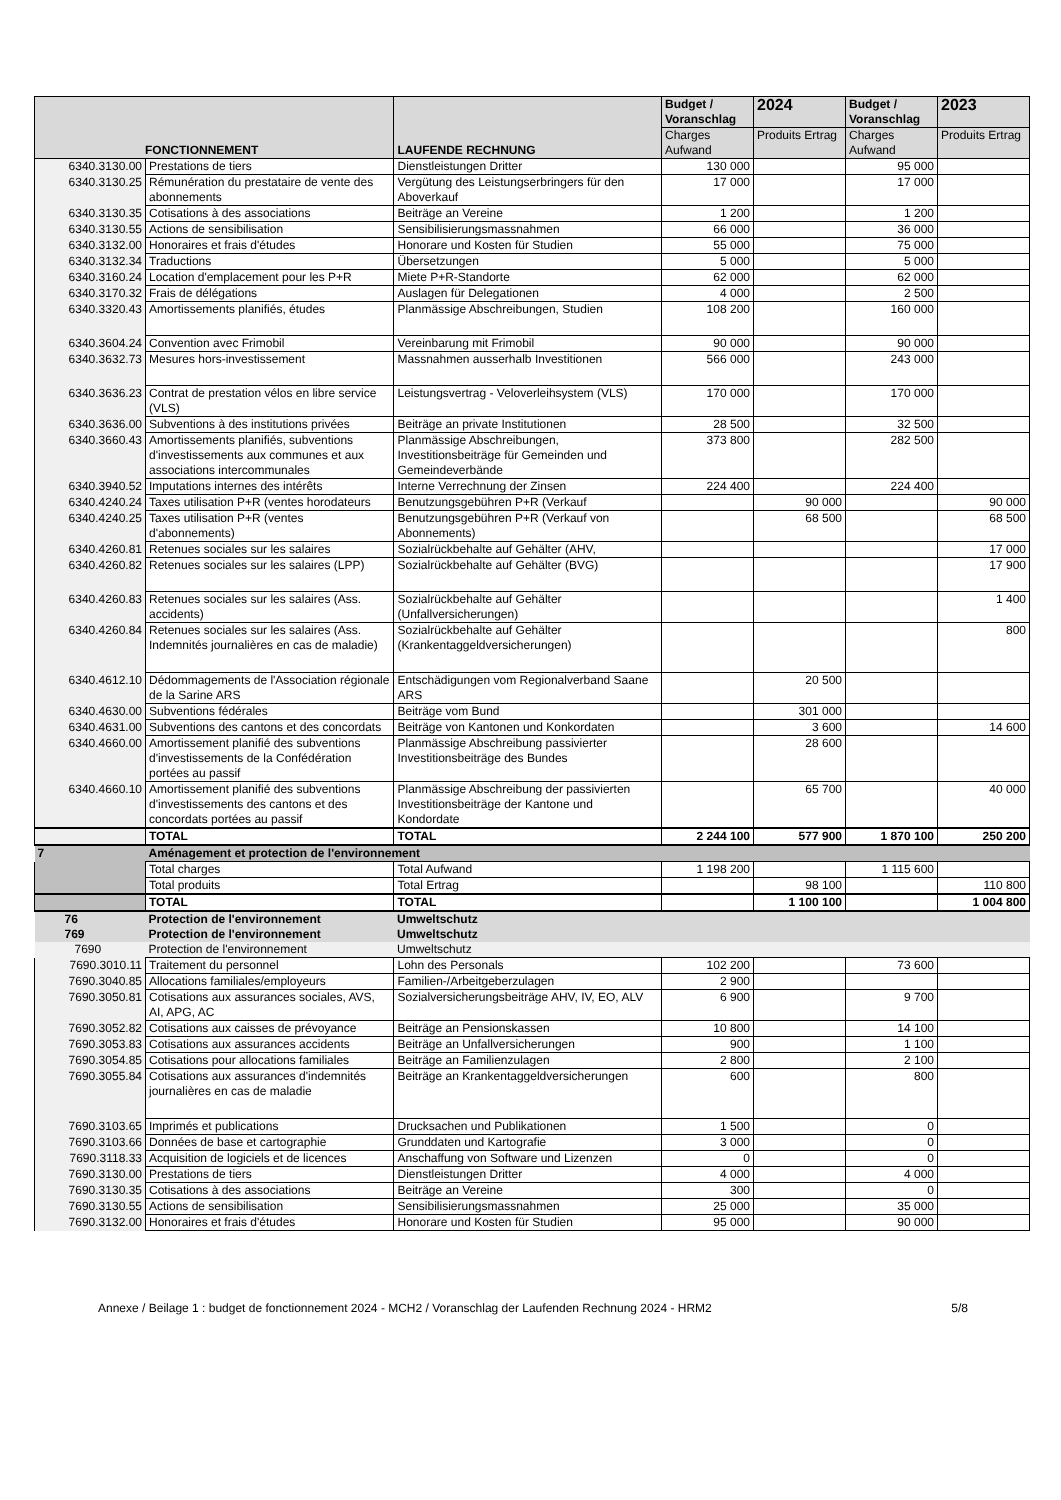| FONCTIONNEMENT | | LAUFENDE RECHNUNG | Budget / Voranschlag | 2024 | Budget / Voranschlag | 2023 |
| --- | --- | --- | --- | --- | --- | --- |
| | | | Charges Aufwand | Produits Ertrag | Charges Aufwand | Produits Ertrag |
| 6340.3130.00 | Prestations de tiers | Dienstleistungen Dritter | 130 000 | | 95 000 | |
| 6340.3130.25 | Rémunération du prestataire de vente des abonnements | Vergütung des Leistungserbringers für den Aboverkauf | 17 000 | | 17 000 | |
| 6340.3130.35 | Cotisations à des associations | Beiträge an Vereine | 1 200 | | 1 200 | |
| 6340.3130.55 | Actions de sensibilisation | Sensibilisierungsmassnahmen | 66 000 | | 36 000 | |
| 6340.3132.00 | Honoraires et frais d'études | Honorare und Kosten für Studien | 55 000 | | 75 000 | |
| 6340.3132.34 | Traductions | Übersetzungen | 5 000 | | 5 000 | |
| 6340.3160.24 | Location d'emplacement pour les P+R | Miete P+R-Standorte | 62 000 | | 62 000 | |
| 6340.3170.32 | Frais de délégations | Auslagen für Delegationen | 4 000 | | 2 500 | |
| 6340.3320.43 | Amortissements planifiés, études | Planmässige Abschreibungen, Studien | 108 200 | | 160 000 | |
| 6340.3604.24 | Convention avec Frimobil | Vereinbarung mit Frimobil | 90 000 | | 90 000 | |
| 6340.3632.73 | Mesures hors-investissement | Massnahmen ausserhalb Investitionen | 566 000 | | 243 000 | |
| 6340.3636.23 | Contrat de prestation vélos en libre service (VLS) | Leistungsvertrag - Veloverleihsystem (VLS) | 170 000 | | 170 000 | |
| 6340.3636.00 | Subventions à des institutions privées | Beiträge an private Institutionen | 28 500 | | 32 500 | |
| 6340.3660.43 | Amortissements planifiés, subventions d'investissements aux communes et aux associations intercommunales | Planmässige Abschreibungen, Investitionsbeiträge für Gemeinden und Gemeindeverbände | 373 800 | | 282 500 | |
| 6340.3940.52 | Imputations internes des intérêts | Interne Verrechnung der Zinsen | 224 400 | | 224 400 | |
| 6340.4240.24 | Taxes utilisation P+R (ventes horodateurs | Benutzungsgebühren P+R (Verkauf | | 90 000 | | 90 000 |
| 6340.4240.25 | Taxes utilisation P+R (ventes d'abonnements) | Benutzungsgebühren P+R (Verkauf von Abonnements) | | 68 500 | | 68 500 |
| 6340.4260.81 | Retenues sociales sur les salaires | Sozialrückbehalte auf Gehälter (AHV, | | | | 17 000 |
| 6340.4260.82 | Retenues sociales sur les salaires (LPP) | Sozialrückbehalte auf Gehälter (BVG) | | | | 17 900 |
| 6340.4260.83 | Retenues sociales sur les salaires (Ass. accidents) | Sozialrückbehalte auf Gehälter (Unfallversicherungen) | | | | 1 400 |
| 6340.4260.84 | Retenues sociales sur les salaires (Ass. Indemnités journalières en cas de maladie) | Sozialrückbehalte auf Gehälter (Krankentaggeldversicherungen) | | | | 800 |
| 6340.4612.10 | Dédommagements de l'Association régionale de la Sarine ARS | Entschädigungen vom Regionalverband Saane ARS | | 20 500 | | |
| 6340.4630.00 | Subventions fédérales | Beiträge vom Bund | | 301 000 | | |
| 6340.4631.00 | Subventions des cantons et des concordats | Beiträge von Kantonen und Konkordaten | | 3 600 | | 14 600 |
| 6340.4660.00 | Amortissement planifié des subventions d'investissements de la Confédération portées au passif | Planmässige Abschreibung passivierter Investitionsbeiträge des Bundes | | 28 600 | | |
| 6340.4660.10 | Amortissement planifié des subventions d'investissements des cantons et des concordats portées au passif | Planmässige Abschreibung der passivierten Investitionsbeiträge der Kantone und Kondordate | | 65 700 | | 40 000 |
| | TOTAL | TOTAL | 2 244 100 | 577 900 | 1 870 100 | 250 200 |
| 7 | Aménagement et protection de l'environnement | | | | | |
| | Total charges | Total Aufwand | 1 198 200 | | 1 115 600 | |
| | Total produits | Total Ertrag | | 98 100 | | 110 800 |
| | TOTAL | TOTAL | | 1 100 100 | | 1 004 800 |
| 76 | Protection de l'environnement | Umweltschutz | | | | |
| 769 | Protection de l'environnement | Umweltschutz | | | | |
| 7690 | Protection de l'environnement | Umweltschutz | | | | |
| 7690.3010.11 | Traitement du personnel | Lohn des Personals | 102 200 | | 73 600 | |
| 7690.3040.85 | Allocations familiales/employeurs | Familien-/Arbeitgeberzulagen | 2 900 | | | |
| 7690.3050.81 | Cotisations aux assurances sociales, AVS, AI, APG, AC | Sozialversicherungsbeiträge AHV, IV, EO, ALV | 6 900 | | 9 700 | |
| 7690.3052.82 | Cotisations aux caisses de prévoyance | Beiträge an Pensionskassen | 10 800 | | 14 100 | |
| 7690.3053.83 | Cotisations aux assurances accidents | Beiträge an Unfallversicherungen | 900 | | 1 100 | |
| 7690.3054.85 | Cotisations pour allocations familiales | Beiträge an Familienzulagen | 2 800 | | 2 100 | |
| 7690.3055.84 | Cotisations aux assurances d'indemnités journalières en cas de maladie | Beiträge an Krankentaggeldversicherungen | 600 | | 800 | |
| 7690.3103.65 | Imprimés et publications | Drucksachen und Publikationen | 1 500 | | 0 | |
| 7690.3103.66 | Données de base et cartographie | Grunddaten und Kartografie | 3 000 | | 0 | |
| 7690.3118.33 | Acquisition de logiciels et de licences | Anschaffung von Software und Lizenzen | 0 | | 0 | |
| 7690.3130.00 | Prestations de tiers | Dienstleistungen Dritter | 4 000 | | 4 000 | |
| 7690.3130.35 | Cotisations à des associations | Beiträge an Vereine | 300 | | 0 | |
| 7690.3130.55 | Actions de sensibilisation | Sensibilisierungsmassnahmen | 25 000 | | 35 000 | |
| 7690.3132.00 | Honoraires et frais d'études | Honorare und Kosten für Studien | 95 000 | | 90 000 | |
Annexe / Beilage 1 : budget de fonctionnement 2024 - MCH2 / Voranschlag der Laufenden Rechnung 2024 - HRM2 5/8